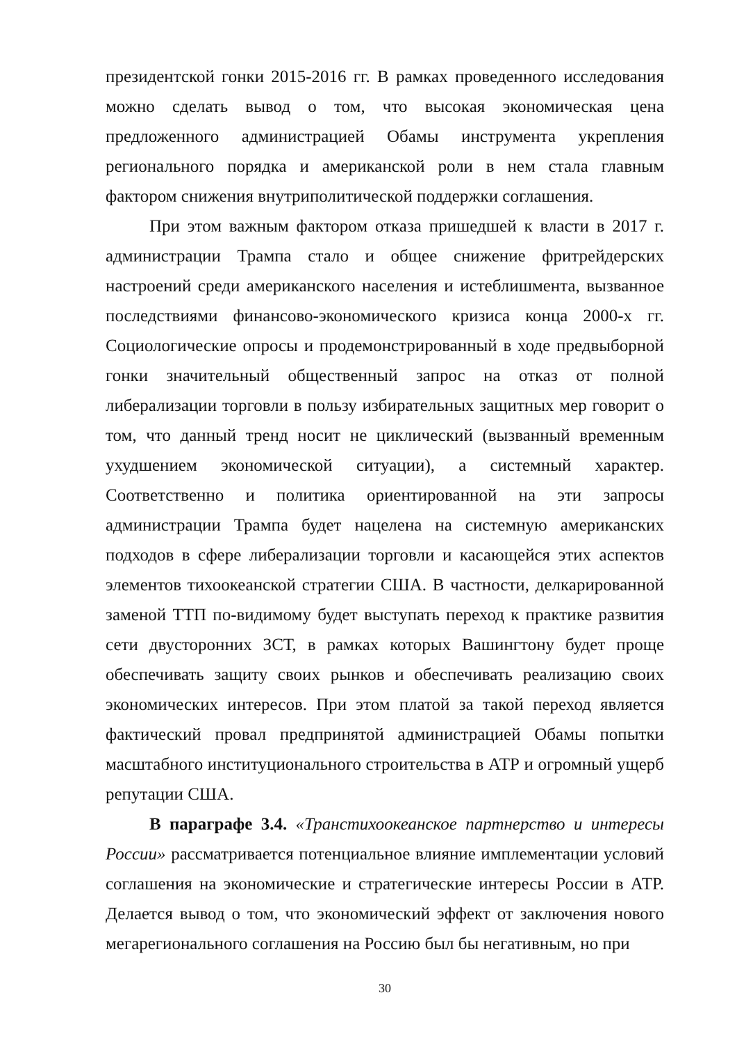президентской гонки 2015-2016 гг. В рамках проведенного исследования можно сделать вывод о том, что высокая экономическая цена предложенного администрацией Обамы инструмента укрепления регионального порядка и американской роли в нем стала главным фактором снижения внутриполитической поддержки соглашения.
При этом важным фактором отказа пришедшей к власти в 2017 г. администрации Трампа стало и общее снижение фритрейдерских настроений среди американского населения и истеблишмента, вызванное последствиями финансово-экономического кризиса конца 2000-х гг. Социологические опросы и продемонстрированный в ходе предвыборной гонки значительный общественный запрос на отказ от полной либерализации торговли в пользу избирательных защитных мер говорит о том, что данный тренд носит не циклический (вызванный временным ухудшением экономической ситуации), а системный характер. Соответственно и политика ориентированной на эти запросы администрации Трампа будет нацелена на системную американских подходов в сфере либерализации торговли и касающейся этих аспектов элементов тихоокеанской стратегии США. В частности, делкарированной заменой ТТП по-видимому будет выступать переход к практике развития сети двусторонних ЗСТ, в рамках которых Вашингтону будет проще обеспечивать защиту своих рынков и обеспечивать реализацию своих экономических интересов. При этом платой за такой переход является фактический провал предпринятой администрацией Обамы попытки масштабного институционального строительства в АТР и огромный ущерб репутации США.
В параграфе 3.4. «Транстихоокеанское партнерство и интересы России» рассматривается потенциальное влияние имплементации условий соглашения на экономические и стратегические интересы России в АТР. Делается вывод о том, что экономический эффект от заключения нового мегарегионального соглашения на Россию был бы негативным, но при
30